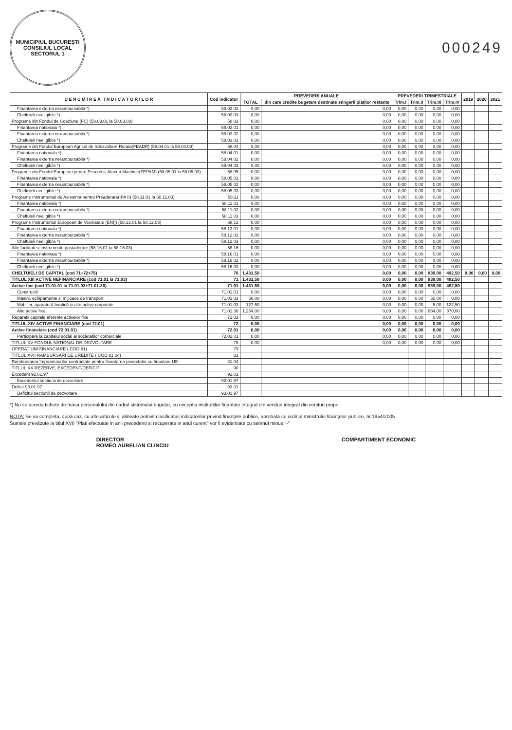MUNICIPIUL BUCUREȘTI
CONSILIUL LOCAL
SECTORUL 1
000249
| D E N U M I R E A I N D I C A T O R I L O R | Cod indicator | PREVEDERI ANUALE | | PREVEDERI TRIMESTRIALE | | | | 2019 | 2020 | 2021 |
| --- | --- | --- | --- | --- | --- | --- | --- | --- | --- | --- |
| | | TOTAL | din care credite bugetare destinate stingerii plăților restante | Trim.I | Trim.II | Trim.III | Trim.IV | | | |
| Finantarea externa nerambursabila *) | 58.02.02 | 0,00 | 0,00 | 0,00 | 0,00 | 0,00 | 0,00 | | | |
| Cheltuieli neeligibile *) | 58.02.03 | 0,00 | 0,00 | 0,00 | 0,00 | 0,00 | 0,00 | | | |
| Programe din Fondul de Coeziune (FC) (58.03.01 la 58.03.03) | 58.03 | 0,00 | 0,00 | 0,00 | 0,00 | 0,00 | 0,00 | | | |
| Finantarea nationala *) | 58.03.01 | 0,00 | 0,00 | 0,00 | 0,00 | 0,00 | 0,00 | | | |
| Finantarea externa nerambursabila *) | 58.03.02 | 0,00 | 0,00 | 0,00 | 0,00 | 0,00 | 0,00 | | | |
| Cheltuieli neeligibile *) | 58.03.03 | 0,00 | 0,00 | 0,00 | 0,00 | 0,00 | 0,00 | | | |
| Programe din Fondul European Agricol de Sdezvoltare Rurala(FEADR) (58.04.01 la 58.04.03) | 58.04 | 0,00 | 0,00 | 0,00 | 0,00 | 0,00 | 0,00 | | | |
| Finantarea nationala *) | 58.04.01 | 0,00 | 0,00 | 0,00 | 0,00 | 0,00 | 0,00 | | | |
| Finantarea externa nerambursabila *) | 58.04.02 | 0,00 | 0,00 | 0,00 | 0,00 | 0,00 | 0,00 | | | |
| Cheltuieli neeligibile *) | 58.04.03 | 0,00 | 0,00 | 0,00 | 0,00 | 0,00 | 0,00 | | | |
| Programe din Fondul European pentru Pescuit si Afaceri Maritime(FEPAM) (58.05.01 la 58.05.03) | 58.05 | 0,00 | 0,00 | 0,00 | 0,00 | 0,00 | 0,00 | | | |
| Finantarea nationala *) | 58.05.01 | 0,00 | 0,00 | 0,00 | 0,00 | 0,00 | 0,00 | | | |
| Finantarea externa nerambursabila *) | 58.05.02 | 0,00 | 0,00 | 0,00 | 0,00 | 0,00 | 0,00 | | | |
| Cheltuieli neeligibile *) | 58.05.03 | 0,00 | 0,00 | 0,00 | 0,00 | 0,00 | 0,00 | | | |
| Programe Instrumentul de Asistenta pentru Preaderare(IPA II) (58.11.01 la 58.11.03) | 58.11 | 0,00 | 0,00 | 0,00 | 0,00 | 0,00 | 0,00 | | | |
| Finantarea nationala *) | 58.11.01 | 0,00 | 0,00 | 0,00 | 0,00 | 0,00 | 0,00 | | | |
| Finantarea externa nerambursabila *) | 58.11.02 | 0,00 | 0,00 | 0,00 | 0,00 | 0,00 | 0,00 | | | |
| Cheltuieli neeligibile *) | 58.11.03 | 0,00 | 0,00 | 0,00 | 0,00 | 0,00 | 0,00 | | | |
| Programe Instrumentul European de Vecinatate (ENI)) (58.12.01 la 58.12.03) | 58.12 | 0,00 | 0,00 | 0,00 | 0,00 | 0,00 | 0,00 | | | |
| Finantarea nationala *) | 58.12.01 | 0,00 | 0,00 | 0,00 | 0,00 | 0,00 | 0,00 | | | |
| Finantarea externa nerambursabila *) | 58.12.02 | 0,00 | 0,00 | 0,00 | 0,00 | 0,00 | 0,00 | | | |
| Cheltuieli neeligibile *) | 58.12.03 | 0,00 | 0,00 | 0,00 | 0,00 | 0,00 | 0,00 | | | |
| Alte facilitati si instrumente postaderare (58.16.01 la 58.16.03) | 58.16 | 0,00 | 0,00 | 0,00 | 0,00 | 0,00 | 0,00 | | | |
| Finantarea nationala *) | 58.16.01 | 0,00 | 0,00 | 0,00 | 0,00 | 0,00 | 0,00 | | | |
| Finantarea externa nerambursabila *) | 58.16.02 | 0,00 | 0,00 | 0,00 | 0,00 | 0,00 | 0,00 | | | |
| Cheltuieli neeligibile *) | 58.16.03 | 0,00 | 0,00 | 0,00 | 0,00 | 0,00 | 0,00 | | | |
| CHELTUIELI DE CAPITAL (cod 71+72+75) | 70 | 1.431,50 | 0,00 | 0,00 | 0,00 | 939,00 | 492,50 | 0,00 | 0,00 | 0,00 |
| TITLUL XIII ACTIVE NEFINANCIARE (cod 71.01 la 71.03) | 71 | 1.431,50 | 0,00 | 0,00 | 0,00 | 939,00 | 492,50 | | | |
| Active fixe (cod 71.01.01 la 71.01.03+71.01.30) | 71.01 | 1.431,50 | 0,00 | 0,00 | 0,00 | 939,00 | 492,50 | | | |
| Constructii | 71.01.01 | 0,00 | 0,00 | 0,00 | 0,00 | 0,00 | 0,00 | | | |
| Masini, echipamente si mijloace de transport | 71.01.02 | 50,00 | 0,00 | 0,00 | 0,00 | 50,00 | 0,00 | | | |
| Mobilier, aparatură birotică și alte active corporale | 71.01.03 | 127,50 | 0,00 | 0,00 | 0,00 | 5,00 | 122,50 | | | |
| Alte active fixe | 71.01.30 | 1.254,00 | 0,00 | 0,00 | 0,00 | 884,00 | 370,00 | | | |
| Reparații capitale aferente activelor fixe | 71.03 | 0,00 | 0,00 | 0,00 | 0,00 | 0,00 | 0,00 | | | |
| TITLUL XIV ACTIVE FINANCIARE (cod 72.01) | 72 | 0,00 | 0,00 | 0,00 | 0,00 | 0,00 | 0,00 | | | |
| Active financiare (cod 72.01.01) | 72.01 | 0,00 | 0,00 | 0,00 | 0,00 | 0,00 | 0,00 | | | |
| Participare la capitalul social al societatilor comerciale | 72.01.01 | 0,00 | 0,00 | 0,00 | 0,00 | 0,00 | 0,00 | | | |
| TITLUL XV FONDUL NATIONAL DE DEZVOLTARE | 75 | 0,00 | 0,00 | 0,00 | 0,00 | 0,00 | 0,00 | | | |
| OPERATIUNI FINANCIARE ( COD 81) | 79 | | | | | | | | | |
| TITLUL XVII RAMBURSARI DE CREDITE ( COD 81.04) | 81 | | | | | | | | | |
| Rambursarea împrumuturilor contractate pentru finantarea proiectelor cu finantare UE | 81.04 | | | | | | | | | |
| TITLUL XX REZERVE, EXCEDENT/DEFICIT | 90 | | | | | | | | | |
| Excedent 92.01.97 | 92.01 | | | | | | | | | |
| Excedentul sectiunii de dezvoltare | 92.01.97 | | | | | | | | | |
| Deficit 93.01.97 | 93.01 | | | | | | | | | |
| Deficitul sectiunii de dezvoltare | 93.01.97 | | | | | | | | | |
*) Nu se acorda tichete de masa personalului din cadrul sistemului bugetar, cu exceptia institutiilor finantate integral din venituri integral din venituri proprii
NOTA: Se va completa, după caz, cu alte articole și alineate potrivit clasificației indicatorilor privind finanțele publice, aprobată cu ordinul ministrului finanțelor publice, nr.1954/2005
Sumele prevăzute la titlul XVII "Plati efectuate in anii precedenti si recuperate in anul curent" vor fi evidentiate cu semnul minus "-"
DIRECTOR
ROMEO AURELIAN CLINCIU
COMPARTIMENT ECONOMIC